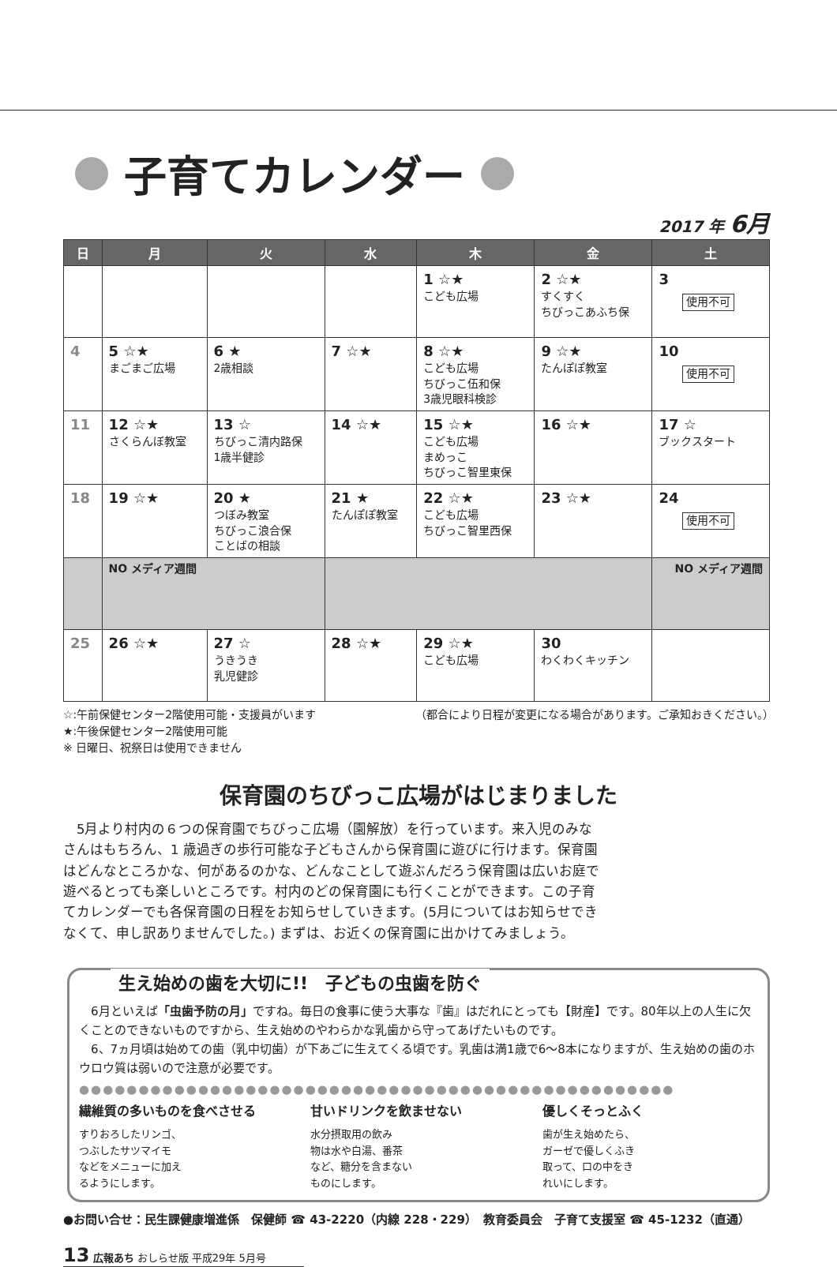子育てカレンダー
2017 年 6月
| 日 | 月 | 火 | 水 | 木 | 金 | 土 |
| --- | --- | --- | --- | --- | --- | --- |
| | | | | 1 ☆★ こども広場 | 2 ☆★ すくすく ちびっこあふち保 | 3 使用不可 |
| 4 | 5 ☆★ まごまご広場 | 6 ★ 2歳相談 | 7 ☆★ | 8 ☆★ こども広場 ちびっこ伍和保 3歳児眼科検診 | 9 ☆★ たんぽぽ教室 | 10 使用不可 |
| 11 | 12 ☆★ さくらんぼ教室 | 13 ☆ ちびっこ清内路保 1歳半健診 | 14 ☆★ | 15 ☆★ こども広場 まめっこ ちびっこ智里東保 | 16 ☆★ | 17 ☆ ブックスタート |
| 18 | 19 ☆★ | 20 ★ つぼみ教室 ちびっこ浪合保 ことばの相談 | 21 ★ たんぽぽ教室 | 22 ☆★ こども広場 ちびっこ智里西保 | 23 ☆★ | 24 使用不可 |
| | NO メディア週間 | | | | | NO メディア週間 |
| 25 | 26 ☆★ | 27 ☆ うきうき 乳児健診 | 28 ☆★ | 29 ☆★ こども広場 | 30 わくわくキッチン | |
☆:午前保健センター2階使用可能・支援員がいます
★:午後保健センター2階使用可能
※ 日曜日、祝祭日は使用できません
（都合により日程が変更になる場合があります。ご承知おきください。）
保育園のちびっこ広場がはじまりました
　5月より村内の６つの保育園でちびっこ広場（園解放）を行っています。来入児のみなさんはもちろん、1 歳過ぎの歩行可能な子どもさんから保育園に遊びに行けます。保育園はどんなところかな、何があるのかな、どんなことして遊ぶんだろう保育園は広いお庭で遊べるとっても楽しいところです。村内のどの保育園にも行くことができます。この子育てカレンダーでも各保育園の日程をお知らせしていきます。(5月についてはお知らせできなくて、申し訳ありませんでした。) まずは、お近くの保育園に出かけてみましょう。
生え始めの歯を大切に!!　子どもの虫歯を防ぐ
　6月といえば「虫歯予防の月」ですね。毎日の食事に使う大事な『歯』はだれにとっても【財産】です。80年以上の人生に欠くことのできないものですから、生え始めのやわらかな乳歯から守ってあげたいものです。
　6、7ヵ月頃は始めての歯（乳中切歯）が下あごに生えてくる頃です。乳歯は満1歳で6～8本になりますが、生え始めの歯のホウロウ質は弱いので注意が必要です。
●●●●●●●●●●●●●●●●●●●●●●●●●●●●●●●●●●●●●●●●●●●●●●●●●●
繊維質の多いものを食べさせる
すりおろしたリンゴ、
つぶしたサツマイモ
などをメニューに加え
るようにします。
甘いドリンクを飲ませない
水分摂取用の飲み
物は水や白湯、番茶
など、糖分を含まない
ものにします。
優しくそっとふく
歯が生え始めたら、
ガーゼで優しくふき
取って、口の中をき
れいにします。
●お問い合せ：民生課健康増進係　保健師 ☎ 43-2220（内線 228・229）　教育委員会　子育て支援室 ☎ 45-1232（直通）
13 広報あち おしらせ版 平成29年 5月号